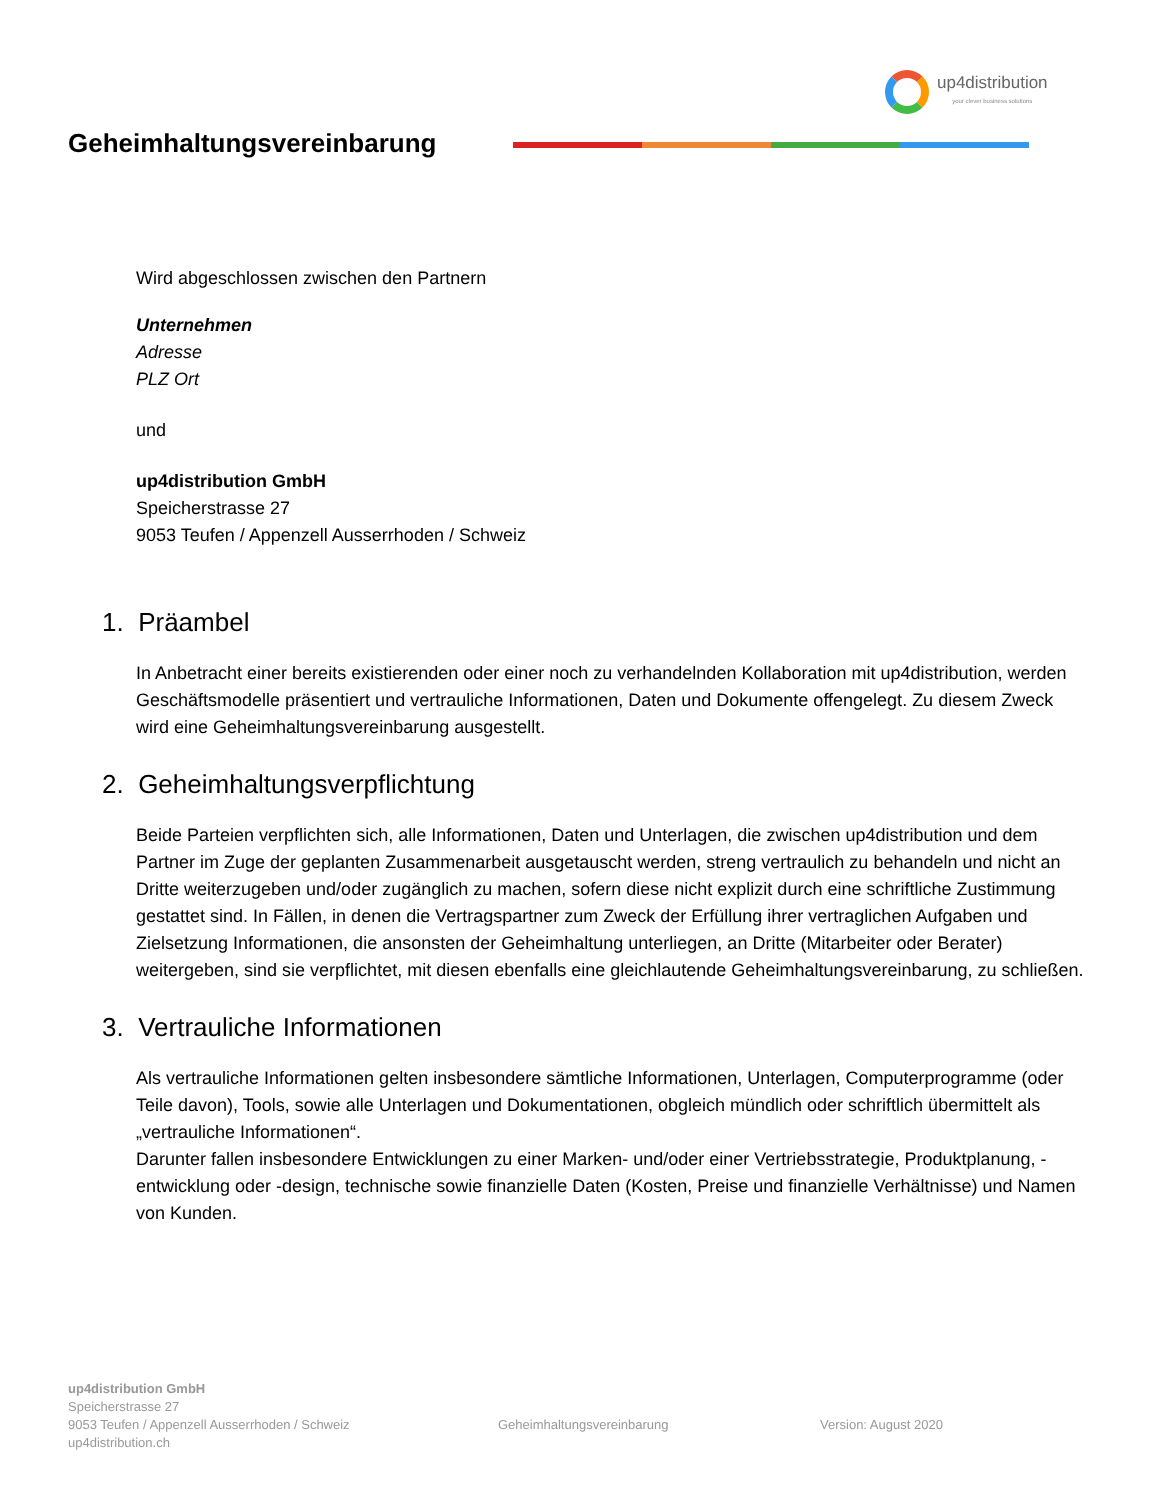up4distribution
your clever business solutions
Geheimhaltungsvereinbarung
Wird abgeschlossen zwischen den Partnern
Unternehmen
Adresse
PLZ Ort
und
up4distribution GmbH
Speicherstrasse 27
9053 Teufen / Appenzell Ausserrhoden / Schweiz
1. Präambel
In Anbetracht einer bereits existierenden oder einer noch zu verhandelnden Kollaboration mit up4distribution, werden Geschäftsmodelle präsentiert und vertrauliche Informationen, Daten und Dokumente offengelegt. Zu diesem Zweck wird eine Geheimhaltungsvereinbarung ausgestellt.
2. Geheimhaltungsverpflichtung
Beide Parteien verpflichten sich, alle Informationen, Daten und Unterlagen, die zwischen up4distribution und dem Partner im Zuge der geplanten Zusammenarbeit ausgetauscht werden, streng vertraulich zu behandeln und nicht an Dritte weiterzugeben und/oder zugänglich zu machen, sofern diese nicht explizit durch eine schriftliche Zustimmung gestattet sind. In Fällen, in denen die Vertragspartner zum Zweck der Erfüllung ihrer vertraglichen Aufgaben und Zielsetzung Informationen, die ansonsten der Geheimhaltung unterliegen, an Dritte (Mitarbeiter oder Berater) weitergeben, sind sie verpflichtet, mit diesen ebenfalls eine gleichlautende Geheimhaltungsvereinbarung, zu schließen.
3. Vertrauliche Informationen
Als vertrauliche Informationen gelten insbesondere sämtliche Informationen, Unterlagen, Computerprogramme (oder Teile davon), Tools, sowie alle Unterlagen und Dokumentationen, obgleich mündlich oder schriftlich übermittelt als „vertrauliche Informationen“.
Darunter fallen insbesondere Entwicklungen zu einer Marken- und/oder einer Vertriebsstrategie, Produktplanung, -entwicklung oder -design, technische sowie finanzielle Daten (Kosten, Preise und finanzielle Verhältnisse) und Namen von Kunden.
up4distribution GmbH
Speicherstrasse 27
9053 Teufen / Appenzell Ausserrhoden / Schweiz
up4distribution.ch
Geheimhaltungsvereinbarung Version: August 2020